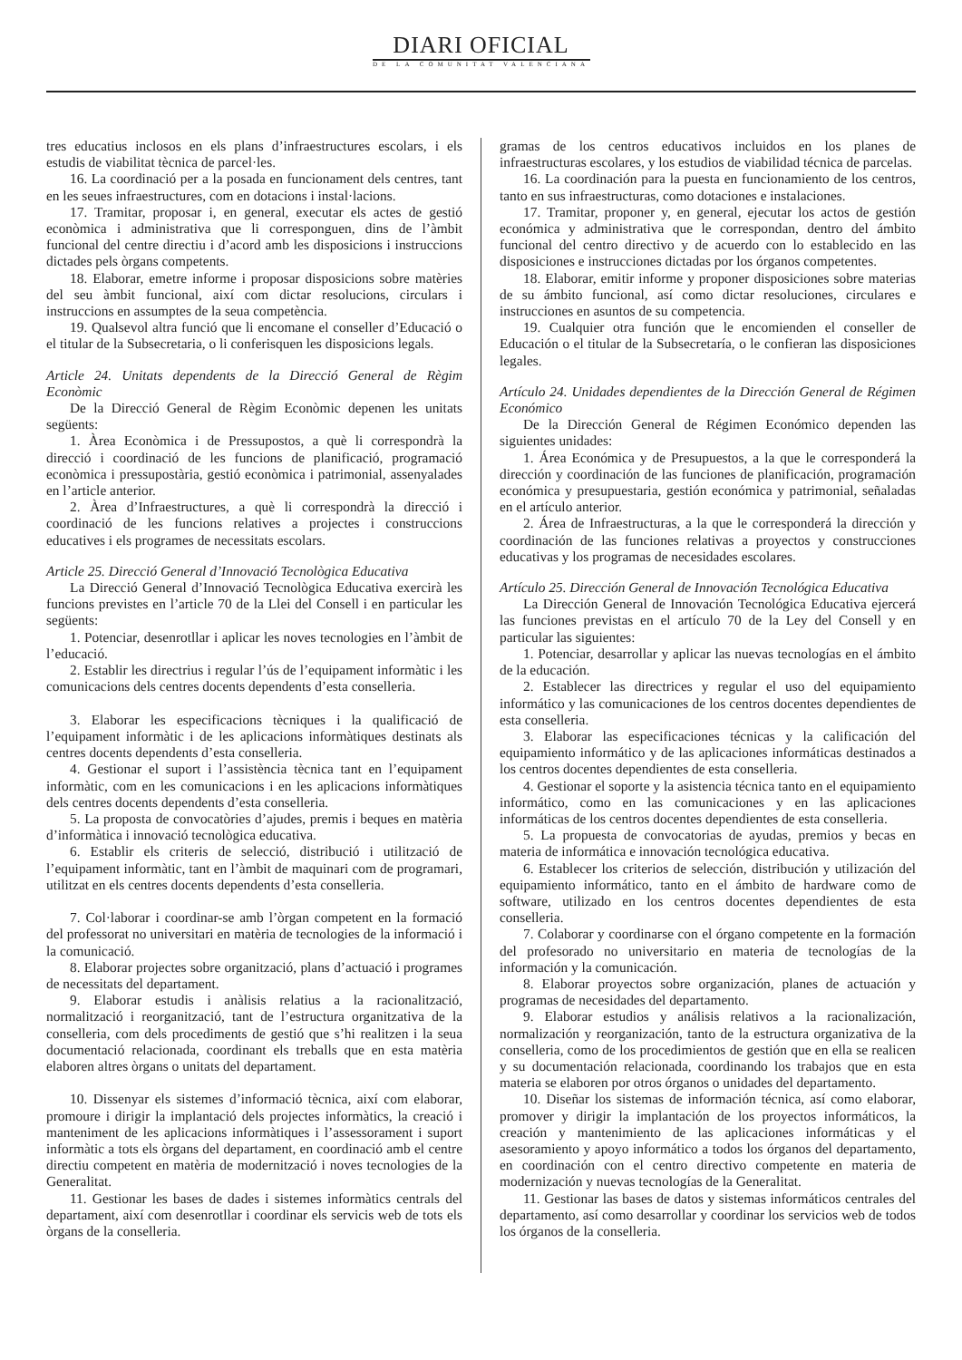DIARI OFICIAL
DE LA COMUNITAT VALENCIANA
tres educatius inclosos en els plans d’infraestructures escolars, i els estudis de viabilitat tècnica de parcel·les.
16. La coordinació per a la posada en funcionament dels centres, tant en les seues infraestructures, com en dotacions i instal·lacions.
17. Tramitar, proposar i, en general, executar els actes de gestió econòmica i administrativa que li corresponguen, dins de l’àmbit funcional del centre directiu i d’acord amb les disposicions i instruccions dictades pels òrgans competents.
18. Elaborar, emetre informe i proposar disposicions sobre matèries del seu àmbit funcional, així com dictar resolucions, circulars i instruccions en assumptes de la seua competència.
19. Qualsevol altra funció que li encomane el conseller d’Educació o el titular de la Subsecretaria, o li conferisquen les disposicions legals.
Article 24. Unitats dependents de la Direcció General de Règim Econòmic
De la Direcció General de Règim Econòmic depenen les unitats següents:
1. Àrea Econòmica i de Pressupostos, a què li correspondrà la direcció i coordinació de les funcions de planificació, programació econòmica i pressupostària, gestió econòmica i patrimonial, assenyalades en l’article anterior.
2. Àrea d’Infraestructures, a què li correspondrà la direcció i coordinació de les funcions relatives a projectes i construccions educatives i els programes de necessitats escolars.
Article 25. Direcció General d’Innovació Tecnològica Educativa
La Direcció General d’Innovació Tecnològica Educativa exercirà les funcions previstes en l’article 70 de la Llei del Consell i en particular les següents:
1. Potenciar, desenrotllar i aplicar les noves tecnologies en l’àmbit de l’educació.
2. Establir les directrius i regular l’ús de l’equipament informàtic i les comunicacions dels centres docents dependents d’esta conselleria.
3. Elaborar les especificacions tècniques i la qualificació de l’equipament informàtic i de les aplicacions informàtiques destinats als centres docents dependents d’esta conselleria.
4. Gestionar el suport i l’assistència tècnica tant en l’equipament informàtic, com en les comunicacions i en les aplicacions informàtiques dels centres docents dependents d’esta conselleria.
5. La proposta de convocatòries d’ajudes, premis i beques en matèria d’informàtica i innovació tecnològica educativa.
6. Establir els criteris de selecció, distribució i utilització de l’equipament informàtic, tant en l’àmbit de maquinari com de programari, utilitzat en els centres docents dependents d’esta conselleria.
7. Col·laborar i coordinar-se amb l’òrgan competent en la formació del professorat no universitari en matèria de tecnologies de la informació i la comunicació.
8. Elaborar projectes sobre organització, plans d’actuació i programes de necessitats del departament.
9. Elaborar estudis i anàlisis relatius a la racionalització, normalització i reorganització, tant de l’estructura organitzativa de la conselleria, com dels procediments de gestió que s’hi realitzen i la seua documentació relacionada, coordinant els treballs que en esta matèria elaboren altres òrgans o unitats del departament.
10. Dissenyar els sistemes d’informació tècnica, així com elaborar, promoure i dirigir la implantació dels projectes informàtics, la creació i manteniment de les aplicacions informàtiques i l’assessorament i suport informàtic a tots els òrgans del departament, en coordinació amb el centre directiu competent en matèria de modernització i noves tecnologies de la Generalitat.
11. Gestionar les bases de dades i sistemes informàtics centrals del departament, així com desenrotllar i coordinar els servicis web de tots els òrgans de la conselleria.
gramas de los centros educativos incluidos en los planes de infraestructuras escolares, y los estudios de viabilidad técnica de parcelas.
16. La coordinación para la puesta en funcionamiento de los centros, tanto en sus infraestructuras, como dotaciones e instalaciones.
17. Tramitar, proponer y, en general, ejecutar los actos de gestión económica y administrativa que le correspondan, dentro del ámbito funcional del centro directivo y de acuerdo con lo establecido en las disposiciones e instrucciones dictadas por los órganos competentes.
18. Elaborar, emitir informe y proponer disposiciones sobre materias de su ámbito funcional, así como dictar resoluciones, circulares e instrucciones en asuntos de su competencia.
19. Cualquier otra función que le encomienden el conseller de Educación o el titular de la Subsecretaría, o le confieran las disposiciones legales.
Artículo 24. Unidades dependientes de la Dirección General de Régimen Económico
De la Dirección General de Régimen Económico dependen las siguientes unidades:
1. Área Económica y de Presupuestos, a la que le corresponderá la dirección y coordinación de las funciones de planificación, programación económica y presupuestaria, gestión económica y patrimonial, señaladas en el artículo anterior.
2. Área de Infraestructuras, a la que le corresponderá la dirección y coordinación de las funciones relativas a proyectos y construcciones educativas y los programas de necesidades escolares.
Artículo 25. Dirección General de Innovación Tecnológica Educativa
La Dirección General de Innovación Tecnológica Educativa ejercerá las funciones previstas en el artículo 70 de la Ley del Consell y en particular las siguientes:
1. Potenciar, desarrollar y aplicar las nuevas tecnologías en el ámbito de la educación.
2. Establecer las directrices y regular el uso del equipamiento informático y las comunicaciones de los centros docentes dependientes de esta conselleria.
3. Elaborar las especificaciones técnicas y la calificación del equipamiento informático y de las aplicaciones informáticas destinados a los centros docentes dependientes de esta conselleria.
4. Gestionar el soporte y la asistencia técnica tanto en el equipamiento informático, como en las comunicaciones y en las aplicaciones informáticas de los centros docentes dependientes de esta conselleria.
5. La propuesta de convocatorias de ayudas, premios y becas en materia de informática e innovación tecnológica educativa.
6. Establecer los criterios de selección, distribución y utilización del equipamiento informático, tanto en el ámbito de hardware como de software, utilizado en los centros docentes dependientes de esta conselleria.
7. Colaborar y coordinarse con el órgano competente en la formación del profesorado no universitario en materia de tecnologías de la información y la comunicación.
8. Elaborar proyectos sobre organización, planes de actuación y programas de necesidades del departamento.
9. Elaborar estudios y análisis relativos a la racionalización, normalización y reorganización, tanto de la estructura organizativa de la conselleria, como de los procedimientos de gestión que en ella se realicen y su documentación relacionada, coordinando los trabajos que en esta materia se elaboren por otros órganos o unidades del departamento.
10. Diseñar los sistemas de información técnica, así como elaborar, promover y dirigir la implantación de los proyectos informáticos, la creación y mantenimiento de las aplicaciones informáticas y el asesoramiento y apoyo informático a todos los órganos del departamento, en coordinación con el centro directivo competente en materia de modernización y nuevas tecnologías de la Generalitat.
11. Gestionar las bases de datos y sistemas informáticos centrales del departamento, así como desarrollar y coordinar los servicios web de todos los órganos de la conselleria.